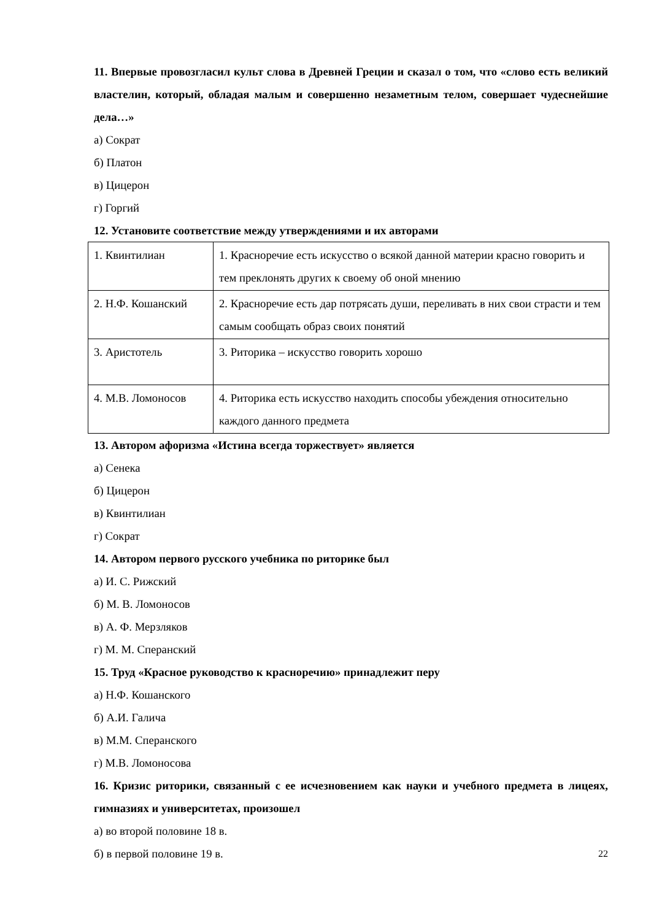11. Впервые провозгласил культ слова в Древней Греции и сказал о том, что «слово есть великий властелин, который, обладая малым и совершенно незаметным телом, совершает чудеснейшие дела…»
а) Сократ
б) Платон
в) Цицерон
г) Горгий
12. Установите соответствие между утверждениями и их авторами
| 1. Квинтилиан | 1. Красноречие есть искусство о всякой данной материи красно говорить и тем преклонять других к своему об оной мнению |
| 2. Н.Ф. Кошанский | 2. Красноречие есть дар потрясать души, переливать в них свои страсти и тем самым сообщать образ своих понятий |
| 3. Аристотель | 3. Риторика – искусство говорить хорошо |
| 4. М.В. Ломоносов | 4. Риторика есть искусство находить способы убеждения относительно каждого данного предмета |
13. Автором афоризма «Истина всегда торжествует» является
а) Сенека
б) Цицерон
в) Квинтилиан
г) Сократ
14. Автором первого русского учебника по риторике был
а) И. С. Рижский
б) М. В. Ломоносов
в) А. Ф. Мерзляков
г) М. М. Сперанский
15. Труд «Красное руководство к красноречию» принадлежит перу
а) Н.Ф. Кошанского
б) А.И. Галича
в) М.М. Сперанского
г) М.В. Ломоносова
16. Кризис риторики, связанный с ее исчезновением как науки и учебного предмета в лицеях, гимназиях и университетах, произошел
а) во второй половине 18 в.
б) в первой половине 19 в.
22